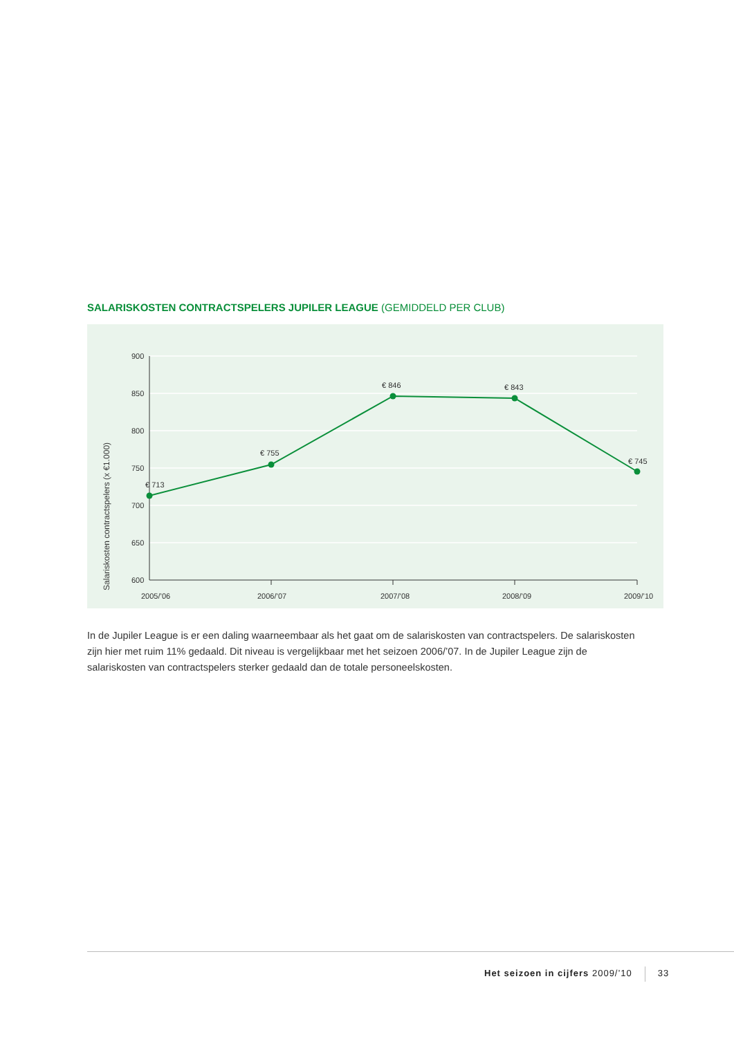SALARISKOSTEN CONTRACTSPELERS JUPILER LEAGUE (GEMIDDELD PER CLUB)
900
850
800
750
700
650
600
2005/’06
2006/’07
2007/’08
2008/’09
2009/’10
€ 713
€ 755
€ 846
€ 843
€ 745
Salariskosten contractspelers (x €1.000)
In de Jupiler League is er een daling waarneembaar als het gaat om de salariskosten van contractspelers. De salariskosten zijn hier met ruim 11% gedaald. Dit niveau is vergelijkbaar met het seizoen 2006/’07. In de Jupiler League zijn de salariskosten van contractspelers sterker gedaald dan de totale personeelskosten.
Het seizoen in cijfers 2009/’10 33